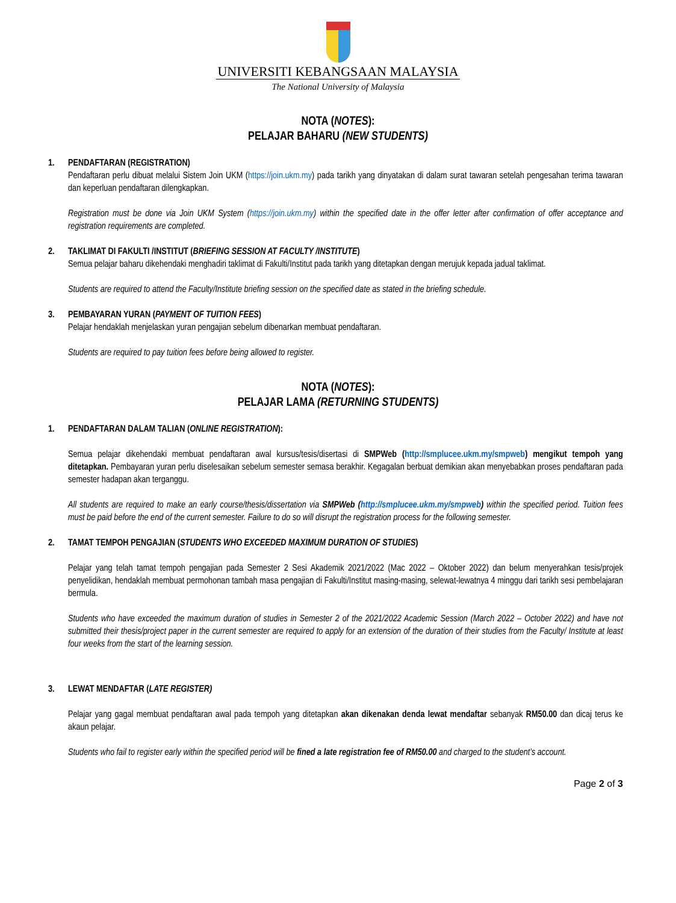UNIVERSITI KEBANGSAAN MALAYSIA
The National University of Malaysia
NOTA (NOTES):
PELAJAR BAHARU (NEW STUDENTS)
1. PENDAFTARAN (REGISTRATION)
Pendaftaran perlu dibuat melalui Sistem Join UKM (https://join.ukm.my) pada tarikh yang dinyatakan di dalam surat tawaran setelah pengesahan terima tawaran dan keperluan pendaftaran dilengkapkan.
Registration must be done via Join UKM System (https://join.ukm.my) within the specified date in the offer letter after confirmation of offer acceptance and registration requirements are completed.
2. TAKLIMAT DI FAKULTI /INSTITUT (BRIEFING SESSION AT FACULTY /INSTITUTE)
Semua pelajar baharu dikehendaki menghadiri taklimat di Fakulti/Institut pada tarikh yang ditetapkan dengan merujuk kepada jadual taklimat.
Students are required to attend the Faculty/Institute briefing session on the specified date as stated in the briefing schedule.
3. PEMBAYARAN YURAN (PAYMENT OF TUITION FEES)
Pelajar hendaklah menjelaskan yuran pengajian sebelum dibenarkan membuat pendaftaran.
Students are required to pay tuition fees before being allowed to register.
NOTA (NOTES):
PELAJAR LAMA (RETURNING STUDENTS)
1. PENDAFTARAN DALAM TALIAN (ONLINE REGISTRATION):
Semua pelajar dikehendaki membuat pendaftaran awal kursus/tesis/disertasi di SMPWeb (http://smplucee.ukm.my/smpweb) mengikut tempoh yang ditetapkan. Pembayaran yuran perlu diselesaikan sebelum semester semasa berakhir. Kegagalan berbuat demikian akan menyebabkan proses pendaftaran pada semester hadapan akan terganggu.
All students are required to make an early course/thesis/dissertation via SMPWeb (http://smplucee.ukm.my/smpweb) within the specified period. Tuition fees must be paid before the end of the current semester. Failure to do so will disrupt the registration process for the following semester.
2. TAMAT TEMPOH PENGAJIAN (STUDENTS WHO EXCEEDED MAXIMUM DURATION OF STUDIES)
Pelajar yang telah tamat tempoh pengajian pada Semester 2 Sesi Akademik 2021/2022 (Mac 2022 – Oktober 2022) dan belum menyerahkan tesis/projek penyelidikan, hendaklah membuat permohonan tambah masa pengajian di Fakulti/Institut masing-masing, selewat-lewatnya 4 minggu dari tarikh sesi pembelajaran bermula.
Students who have exceeded the maximum duration of studies in Semester 2 of the 2021/2022 Academic Session (March 2022 – October 2022) and have not submitted their thesis/project paper in the current semester are required to apply for an extension of the duration of their studies from the Faculty/ Institute at least four weeks from the start of the learning session.
3. LEWAT MENDAFTAR (LATE REGISTER)
Pelajar yang gagal membuat pendaftaran awal pada tempoh yang ditetapkan akan dikenakan denda lewat mendaftar sebanyak RM50.00 dan dicaj terus ke akaun pelajar.
Students who fail to register early within the specified period will be fined a late registration fee of RM50.00 and charged to the student’s account.
Page 2 of 3